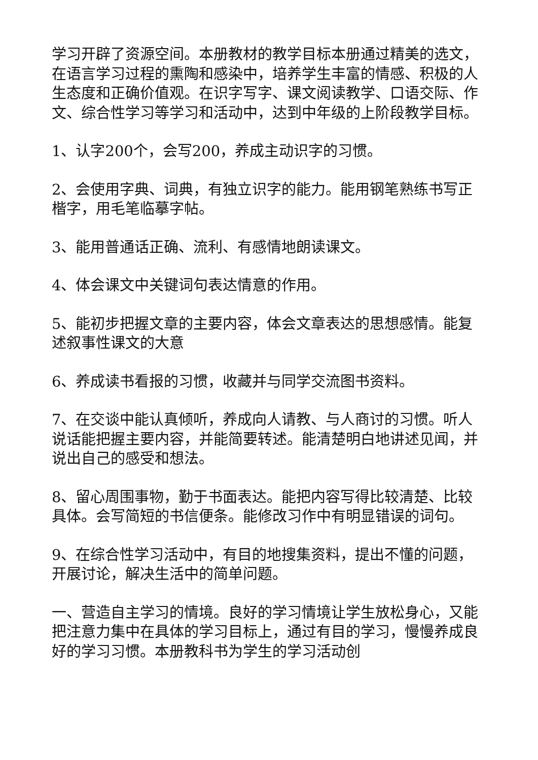学习开辟了资源空间。本册教材的教学目标本册通过精美的选文，在语言学习过程的熏陶和感染中，培养学生丰富的情感、积极的人生态度和正确价值观。在识字写字、课文阅读教学、口语交际、作文、综合性学习等学习和活动中，达到中年级的上阶段教学目标。
1、认字200个，会写200，养成主动识字的习惯。
2、会使用字典、词典，有独立识字的能力。能用钢笔熟练书写正楷字，用毛笔临摹字帖。
3、能用普通话正确、流利、有感情地朗读课文。
4、体会课文中关键词句表达情意的作用。
5、能初步把握文章的主要内容，体会文章表达的思想感情。能复述叙事性课文的大意
6、养成读书看报的习惯，收藏并与同学交流图书资料。
7、在交谈中能认真倾听，养成向人请教、与人商讨的习惯。听人说话能把握主要内容，并能简要转述。能清楚明白地讲述见闻，并说出自己的感受和想法。
8、留心周围事物，勤于书面表达。能把内容写得比较清楚、比较具体。会写简短的书信便条。能修改习作中有明显错误的词句。
9、在综合性学习活动中，有目的地搜集资料，提出不懂的问题，开展讨论，解决生活中的简单问题。
一、营造自主学习的情境。良好的学习情境让学生放松身心，又能把注意力集中在具体的学习目标上，通过有目的学习，慢慢养成良好的学习习惯。本册教科书为学生的学习活动创